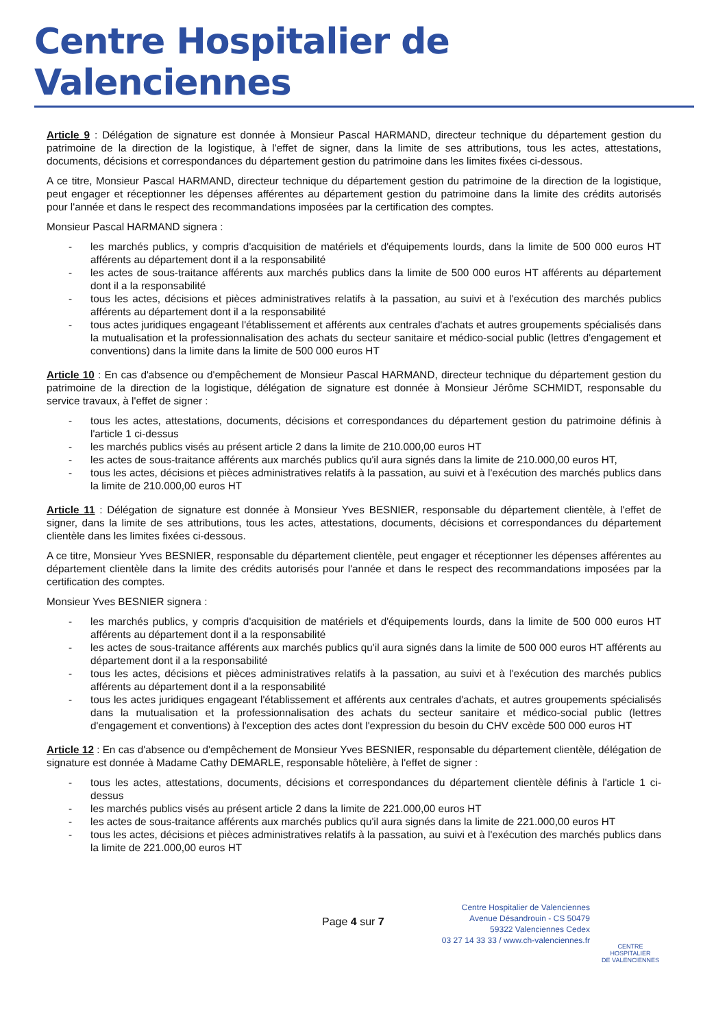Centre Hospitalier de Valenciennes
Article 9 : Délégation de signature est donnée à Monsieur Pascal HARMAND, directeur technique du département gestion du patrimoine de la direction de la logistique, à l'effet de signer, dans la limite de ses attributions, tous les actes, attestations, documents, décisions et correspondances du département gestion du patrimoine dans les limites fixées ci-dessous.
A ce titre, Monsieur Pascal HARMAND, directeur technique du département gestion du patrimoine de la direction de la logistique, peut engager et réceptionner les dépenses afférentes au département gestion du patrimoine dans la limite des crédits autorisés pour l'année et dans le respect des recommandations imposées par la certification des comptes.
Monsieur Pascal HARMAND signera :
- les marchés publics, y compris d'acquisition de matériels et d'équipements lourds, dans la limite de 500 000 euros HT afférents au département dont il a la responsabilité
- les actes de sous-traitance afférents aux marchés publics dans la limite de 500 000 euros HT afférents au département dont il a la responsabilité
- tous les actes, décisions et pièces administratives relatifs à la passation, au suivi et à l'exécution des marchés publics afférents au département dont il a la responsabilité
- tous actes juridiques engageant l'établissement et afférents aux centrales d'achats et autres groupements spécialisés dans la mutualisation et la professionnalisation des achats du secteur sanitaire et médico-social public (lettres d'engagement et conventions) dans la limite dans la limite de 500 000 euros HT
Article 10 : En cas d'absence ou d'empêchement de Monsieur Pascal HARMAND, directeur technique du département gestion du patrimoine de la direction de la logistique, délégation de signature est donnée à Monsieur Jérôme SCHMIDT, responsable du service travaux, à l'effet de signer :
- tous les actes, attestations, documents, décisions et correspondances du département gestion du patrimoine définis à l'article 1 ci-dessus
- les marchés publics visés au présent article 2 dans la limite de 210.000,00 euros HT
- les actes de sous-traitance afférents aux marchés publics qu'il aura signés dans la limite de 210.000,00 euros HT,
- tous les actes, décisions et pièces administratives relatifs à la passation, au suivi et à l'exécution des marchés publics dans la limite de 210.000,00 euros HT
Article 11 : Délégation de signature est donnée à Monsieur Yves BESNIER, responsable du département clientèle, à l'effet de signer, dans la limite de ses attributions, tous les actes, attestations, documents, décisions et correspondances du département clientèle dans les limites fixées ci-dessous.
A ce titre, Monsieur Yves BESNIER, responsable du département clientèle, peut engager et réceptionner les dépenses afférentes au département clientèle dans la limite des crédits autorisés pour l'année et dans le respect des recommandations imposées par la certification des comptes.
Monsieur Yves BESNIER signera :
- les marchés publics, y compris d'acquisition de matériels et d'équipements lourds, dans la limite de 500 000 euros HT afférents au département dont il a la responsabilité
- les actes de sous-traitance afférents aux marchés publics qu'il aura signés dans la limite de 500 000 euros HT afférents au département dont il a la responsabilité
- tous les actes, décisions et pièces administratives relatifs à la passation, au suivi et à l'exécution des marchés publics afférents au département dont il a la responsabilité
- tous les actes juridiques engageant l'établissement et afférents aux centrales d'achats, et autres groupements spécialisés dans la mutualisation et la professionnalisation des achats du secteur sanitaire et médico-social public (lettres d'engagement et conventions) à l'exception des actes dont l'expression du besoin du CHV excède 500 000 euros HT
Article 12 : En cas d'absence ou d'empêchement de Monsieur Yves BESNIER, responsable du département clientèle, délégation de signature est donnée à Madame Cathy DEMARLE, responsable hôtelière, à l'effet de signer :
- tous les actes, attestations, documents, décisions et correspondances du département clientèle définis à l'article 1 ci-dessus
- les marchés publics visés au présent article 2 dans la limite de 221.000,00 euros HT
- les actes de sous-traitance afférents aux marchés publics qu'il aura signés dans la limite de 221.000,00 euros HT
- tous les actes, décisions et pièces administratives relatifs à la passation, au suivi et à l'exécution des marchés publics dans la limite de 221.000,00 euros HT
Page 4 sur 7
Centre Hospitalier de Valenciennes
Avenue Désandrouin - CS 50479
59322 Valenciennes Cedex
03 27 14 33 33 / www.ch-valenciennes.fr
CENTRE HOSPITALIER
DE VALENCIENNES